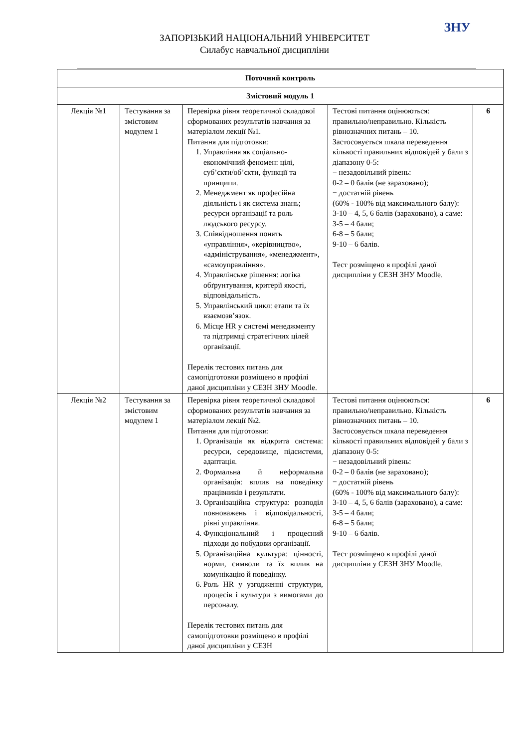ЗАПОРІЗЬКИЙ НАЦІОНАЛЬНИЙ УНІВЕРСИТЕТ
Силабус навчальної дисципліни
ЗНУ
| Поточний контроль | | | | |
| --- | --- | --- | --- | --- |
| Змістовий модуль 1 | | | | |
| Лекція №1 | Тестування за змістовим модулем 1 | Перевірка рівня теоретичної складової сформованих результатів навчання за матеріалом лекції №1. Питання для підготовки: 1. Управління як соціально-економічний феномен: цілі, суб’єкти/об’єкти, функції та принципи. 2. Менеджмент як професійна діяльність і як система знань; ресурси організації та роль людського ресурсу. 3. Співвідношення понять «управління», «керівництво», «адміністрування», «менеджмент», «самоуправління». 4. Управлінське рішення: логіка обґрунтування, критерії якості, відповідальність. 5. Управлінський цикл: етапи та їх взаємозв’язок. 6. Місце HR у системі менеджменту та підтримці стратегічних цілей організації. Перелік тестових питань для самопідготовки розміщено в профілі даної дисципліни у СЕЗН ЗНУ Moodle. | Тестові питання оцінюються: правильно/неправильно. Кількість рівнозначних питань – 10. Застосовується шкала переведення кількості правильних відповідей у бали з діапазону 0-5: − незадовільний рівень: 0-2 – 0 балів (не зараховано); − достатній рівень (60% - 100% від максимального балу): 3-10 – 4, 5, 6 балів (зараховано), а саме: 3-5 – 4 бали; 6-8 – 5 бали; 9-10 – 6 балів. Тест розміщено в профілі даної дисципліни у СЕЗН ЗНУ Moodle. | 6 |
| Лекція №2 | Тестування за змістовим модулем 1 | Перевірка рівня теоретичної складової сформованих результатів навчання за матеріалом лекції №2. Питання для підготовки: 1. Організація як відкрита система: ресурси, середовище, підсистеми, адаптація. 2. Формальна й неформальна організація: вплив на поведінку працівників і результати. 3. Організаційна структура: розподіл повноважень і відповідальності, рівні управління. 4. Функціональний і процесний підходи до побудови організації. 5. Організаційна культура: цінності, норми, символи та їх вплив на комунікацію й поведінку. 6. Роль HR у узгодженні структури, процесів і культури з вимогами до персоналу. Перелік тестових питань для самопідготовки розміщено в профілі даної дисципліни у СЕЗН | Тестові питання оцінюються: правильно/неправильно. Кількість рівнозначних питань – 10. Застосовується шкала переведення кількості правильних відповідей у бали з діапазону 0-5: − незадовільний рівень: 0-2 – 0 балів (не зараховано); − достатній рівень (60% - 100% від максимального балу): 3-10 – 4, 5, 6 балів (зараховано), а саме: 3-5 – 4 бали; 6-8 – 5 бали; 9-10 – 6 балів. Тест розміщено в профілі даної дисципліни у СЕЗН ЗНУ Moodle. | 6 |